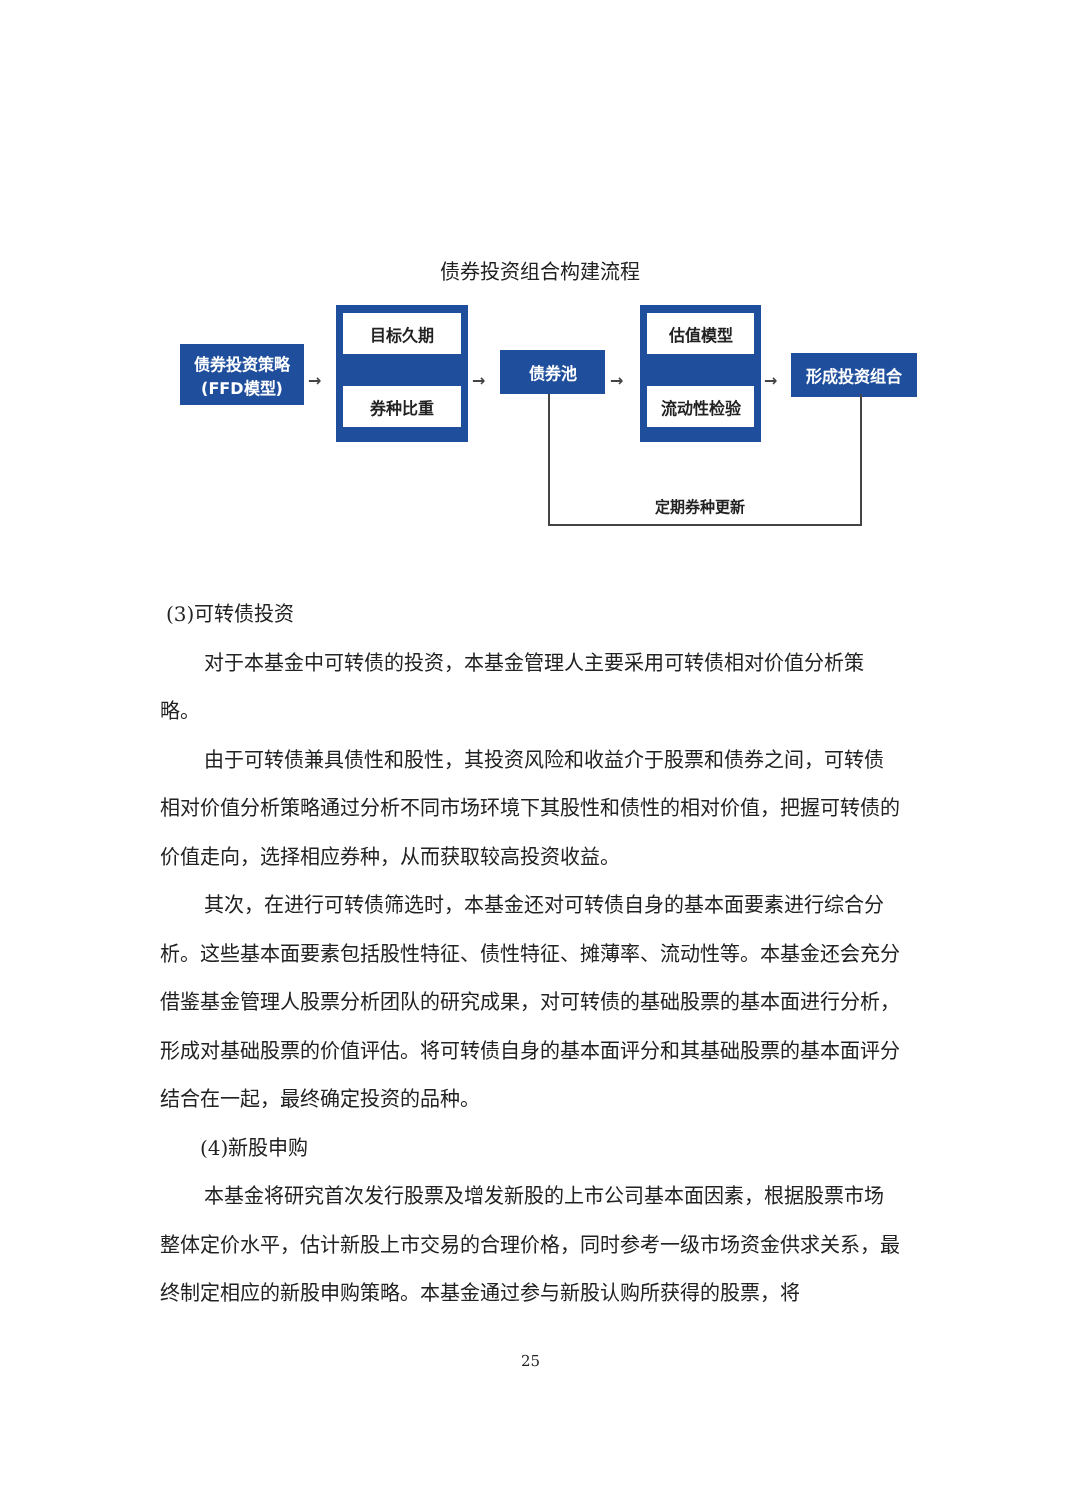债券投资组合构建流程
债券投资策略
(FFD模型)
目标久期
券种比重
债券池
估值模型
流动性检验
形成投资组合
→ → → →
定期券种更新
(3)可转债投资
对于本基金中可转债的投资，本基金管理人主要采用可转债相对价值分析策略。
由于可转债兼具债性和股性，其投资风险和收益介于股票和债券之间，可转债相对价值分析策略通过分析不同市场环境下其股性和债性的相对价值，把握可转债的价值走向，选择相应券种，从而获取较高投资收益。
其次，在进行可转债筛选时，本基金还对可转债自身的基本面要素进行综合分析。这些基本面要素包括股性特征、债性特征、摊薄率、流动性等。本基金还会充分借鉴基金管理人股票分析团队的研究成果，对可转债的基础股票的基本面进行分析，形成对基础股票的价值评估。将可转债自身的基本面评分和其基础股票的基本面评分结合在一起，最终确定投资的品种。
(4)新股申购
本基金将研究首次发行股票及增发新股的上市公司基本面因素，根据股票市场整体定价水平，估计新股上市交易的合理价格，同时参考一级市场资金供求关系，最终制定相应的新股申购策略。本基金通过参与新股认购所获得的股票，将
25